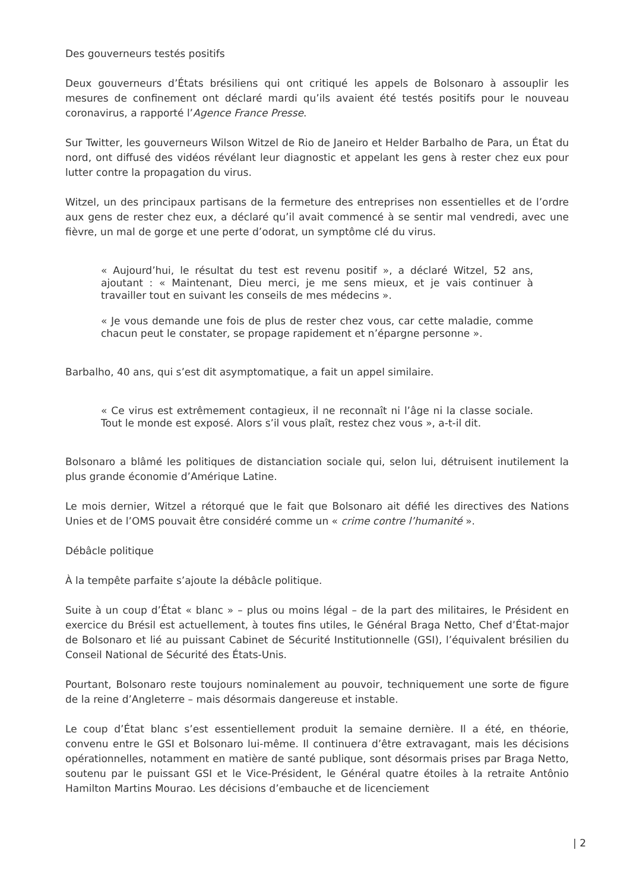Des gouverneurs testés positifs
Deux gouverneurs d’États brésiliens qui ont critiqué les appels de Bolsonaro à assouplir les mesures de confinement ont déclaré mardi qu’ils avaient été testés positifs pour le nouveau coronavirus, a rapporté l’Agence France Presse.
Sur Twitter, les gouverneurs Wilson Witzel de Rio de Janeiro et Helder Barbalho de Para, un État du nord, ont diffusé des vidéos révélant leur diagnostic et appelant les gens à rester chez eux pour lutter contre la propagation du virus.
Witzel, un des principaux partisans de la fermeture des entreprises non essentielles et de l’ordre aux gens de rester chez eux, a déclaré qu’il avait commencé à se sentir mal vendredi, avec une fièvre, un mal de gorge et une perte d’odorat, un symptôme clé du virus.
« Aujourd’hui, le résultat du test est revenu positif », a déclaré Witzel, 52 ans, ajoutant : « Maintenant, Dieu merci, je me sens mieux, et je vais continuer à travailler tout en suivant les conseils de mes médecins ».
« Je vous demande une fois de plus de rester chez vous, car cette maladie, comme chacun peut le constater, se propage rapidement et n’épargne personne ».
Barbalho, 40 ans, qui s’est dit asymptomatique, a fait un appel similaire.
« Ce virus est extrêmement contagieux, il ne reconnaît ni l’âge ni la classe sociale. Tout le monde est exposé. Alors s’il vous plaît, restez chez vous », a-t-il dit.
Bolsonaro a blâmé les politiques de distanciation sociale qui, selon lui, détruisent inutilement la plus grande économie d’Amérique Latine.
Le mois dernier, Witzel a rétorqué que le fait que Bolsonaro ait défié les directives des Nations Unies et de l’OMS pouvait être considéré comme un « crime contre l’humanité ».
Débâcle politique
À la tempête parfaite s’ajoute la débâcle politique.
Suite à un coup d’État « blanc » – plus ou moins légal – de la part des militaires, le Président en exercice du Brésil est actuellement, à toutes fins utiles, le Général Braga Netto, Chef d’État-major de Bolsonaro et lié au puissant Cabinet de Sécurité Institutionnelle (GSI), l’équivalent brésilien du Conseil National de Sécurité des États-Unis.
Pourtant, Bolsonaro reste toujours nominalement au pouvoir, techniquement une sorte de figure de la reine d’Angleterre – mais désormais dangereuse et instable.
Le coup d’État blanc s’est essentiellement produit la semaine dernière. Il a été, en théorie, convenu entre le GSI et Bolsonaro lui-même. Il continuera d’être extravagant, mais les décisions opérationnelles, notamment en matière de santé publique, sont désormais prises par Braga Netto, soutenu par le puissant GSI et le Vice-Président, le Général quatre étoiles à la retraite Antônio Hamilton Martins Mourao. Les décisions d’embauche et de licenciement
| 2